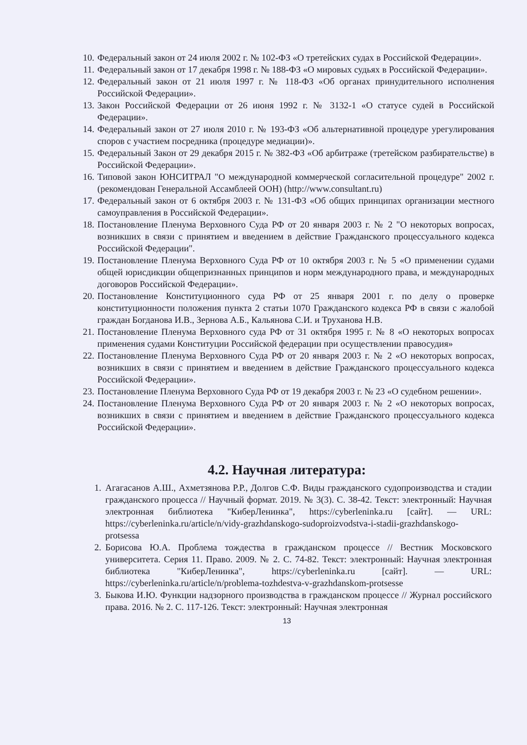10. Федеральный закон от 24 июля 2002 г. № 102-ФЗ «О третейских судах в Российской Федерации».
11. Федеральный закон от 17 декабря 1998 г. № 188-ФЗ «О мировых судьях в Российской Федерации».
12. Федеральный закон от 21 июля 1997 г. № 118-ФЗ «Об органах принудительного исполнения Российской Федерации».
13. Закон Российской Федерации от 26 июня 1992 г. № 3132-1 «О статусе судей в Российской Федерации».
14. Федеральный закон от 27 июля 2010 г. № 193-ФЗ «Об альтернативной процедуре урегулирования споров с участием посредника (процедуре медиации)».
15. Федеральный Закон от 29 декабря 2015 г. № 382-ФЗ «Об арбитраже (третейском разбирательстве) в Российской Федерации».
16. Типовой закон ЮНСИТРАЛ "О международной коммерческой согласительной процедуре" 2002 г. (рекомендован Генеральной Ассамблеей ООН) (http://www.consultant.ru)
17. Федеральный закон от 6 октября 2003 г. № 131-ФЗ «Об общих принципах организации местного самоуправления в Российской Федерации».
18. Постановление Пленума Верховного Суда РФ от 20 января 2003 г. № 2 "О некоторых вопросах, возникших в связи с принятием и введением в действие Гражданского процессуального кодекса Российской Федерации".
19. Постановление Пленума Верховного Суда РФ от 10 октября 2003 г. № 5 «О применении судами общей юрисдикции общепризнанных принципов и норм международного права, и международных договоров Российской Федерации».
20. Постановление Конституционного суда РФ от 25 января 2001 г. по делу о проверке конституционности положения пункта 2 статьи 1070 Гражданского кодекса РФ в связи с жалобой граждан Богданова И.В., Зернова А.Б., Кальянова С.И. и Труханова Н.В.
21. Постановление Пленума Верховного суда РФ от 31 октября 1995 г. № 8 «О некоторых вопросах применения судами Конституции Российской федерации при осуществлении правосудия»
22. Постановление Пленума Верховного Суда РФ от 20 января 2003 г. № 2 «О некоторых вопросах, возникших в связи с принятием и введением в действие Гражданского процессуального кодекса Российской Федерации».
23. Постановление Пленума Верховного Суда РФ от 19 декабря 2003 г. № 23 «О судебном решении».
24. Постановление Пленума Верховного Суда РФ от 20 января 2003 г. № 2 «О некоторых вопросах, возникших в связи с принятием и введением в действие Гражданского процессуального кодекса Российской Федерации».
4.2. Научная литература:
1. Агагасанов А.Ш., Ахметзянова Р.Р., Долгов С.Ф. Виды гражданского судопроизводства и стадии гражданского процесса // Научный формат. 2019. № 3(3). С. 38-42. Текст: электронный: Научная электронная библиотека "КиберЛенинка", https://cyberleninka.ru [сайт]. — URL: https://cyberleninka.ru/article/n/vidy-grazhdanskogo-sudoproizvodstva-i-stadii-grazhdanskogo-protsessa
2. Борисова Ю.А. Проблема тождества в гражданском процессе // Вестник Московского университета. Серия 11. Право. 2009. № 2. С. 74-82. Текст: электронный: Научная электронная библиотека "КиберЛенинка", https://cyberleninka.ru [сайт]. — URL: https://cyberleninka.ru/article/n/problema-tozhdestva-v-grazhdanskom-protsesse
3. Быкова И.Ю. Функции надзорного производства в гражданском процессе // Журнал российского права. 2016. № 2. С. 117-126. Текст: электронный: Научная электронная
13